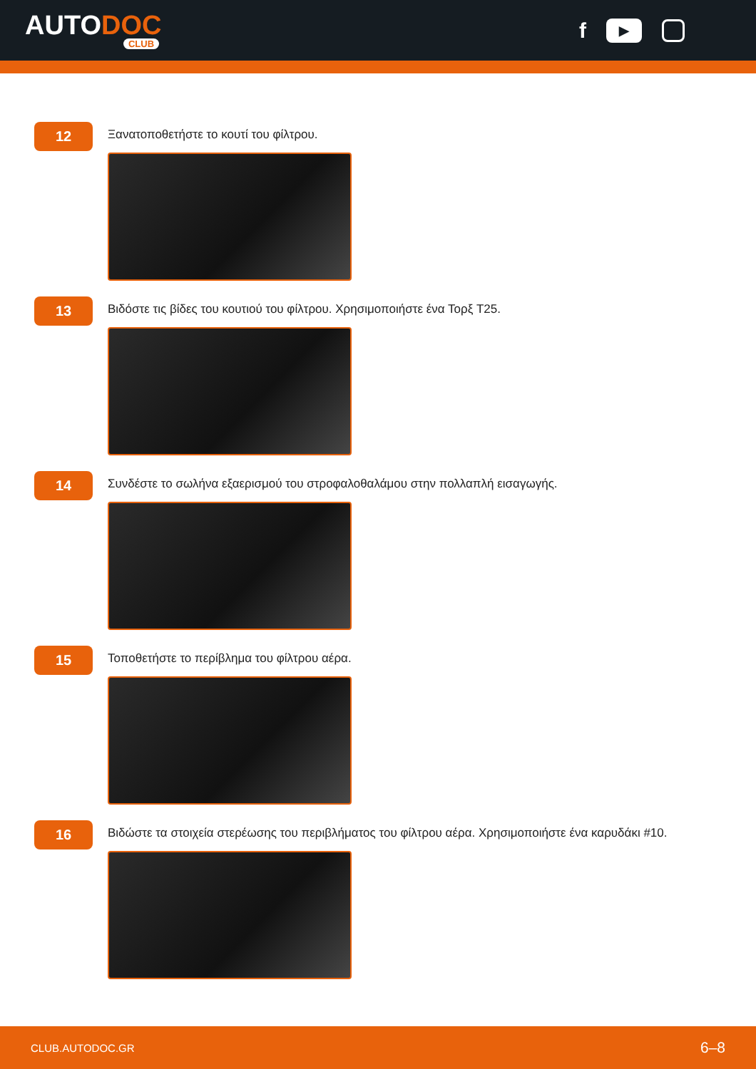AUTODOC
CLUB
f ▶
12
Ξανατοποθετήστε το κουτί του φίλτρου.
13
Βιδόστε τις βίδες του κουτιού του φίλτρου. Χρησιμοποιήστε ένα Τορξ T25.
14
Συνδέστε το σωλήνα εξαερισμού του στροφαλοθαλάμου στην πολλαπλή εισαγωγής.
15
Τοποθετήστε το περίβλημα του φίλτρου αέρα.
16
Βιδώστε τα στοιχεία στερέωσης του περιβλήματος του φίλτρου αέρα. Χρησιμοποιήστε ένα καρυδάκι #10.
CLUB.AUTODOC.GR 6–8